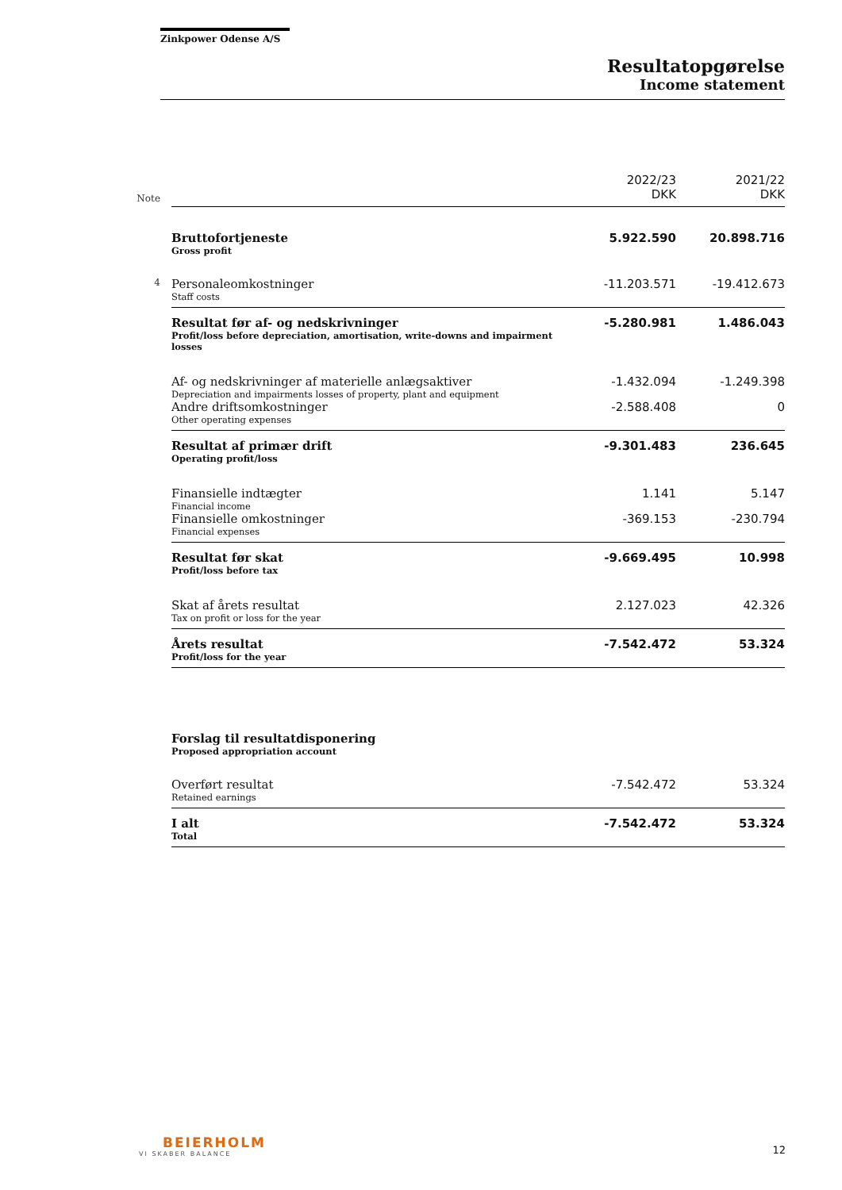Zinkpower Odense A/S
Resultatopgørelse
Income statement
| Note | | 2022/23 DKK | 2021/22 DKK |
| | Bruttofortjeneste Gross profit | 5.922.590 | 20.898.716 |
| 4 | Personaleomkostninger Staff costs | -11.203.571 | -19.412.673 |
| | Resultat før af- og nedskrivninger Profit/loss before depreciation, amortisation, write-downs and impairment losses | -5.280.981 | 1.486.043 |
| | Af- og nedskrivninger af materielle anlægsaktiver Depreciation and impairments losses of property, plant and equipment | -1.432.094 | -1.249.398 |
| | Andre driftsomkostninger Other operating expenses | -2.588.408 | 0 |
| | Resultat af primær drift Operating profit/loss | -9.301.483 | 236.645 |
| | Finansielle indtægter Financial income | 1.141 | 5.147 |
| | Finansielle omkostninger Financial expenses | -369.153 | -230.794 |
| | Resultat før skat Profit/loss before tax | -9.669.495 | 10.998 |
| | Skat af årets resultat Tax on profit or loss for the year | 2.127.023 | 42.326 |
| | Årets resultat Profit/loss for the year | -7.542.472 | 53.324 |
| | Forslag til resultatdisponering Proposed appropriation account | | |
| | Overført resultat Retained earnings | -7.542.472 | 53.324 |
| | I alt Total | -7.542.472 | 53.324 |
BEIERHOLM
VI SKABER BALANCE
12